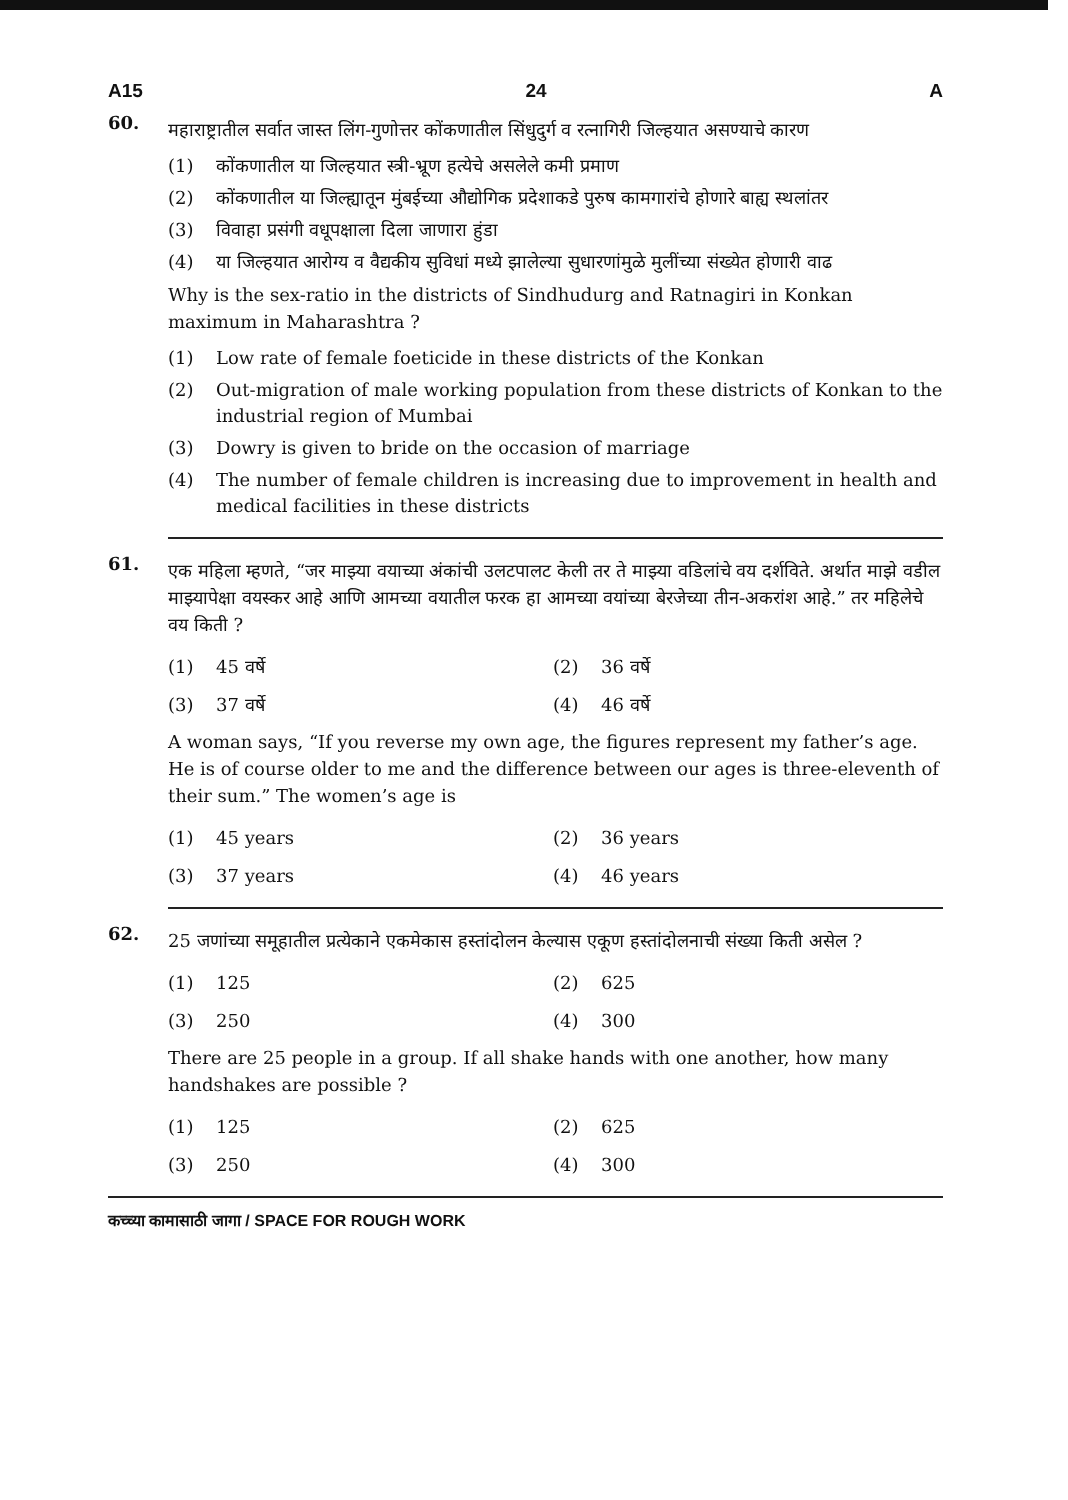A15 24 A
60.
महाराष्ट्रातील सर्वात जास्त लिंग-गुणोत्तर कोंकणातील सिंधुदुर्ग व रत्नागिरी जिल्हयात असण्याचे कारण
(1) कोंकणातील या जिल्हयात स्त्री-भ्रूण हत्येचे असलेले कमी प्रमाण
(2) कोंकणातील या जिल्ह्यातून मुंबईच्या औद्योगिक प्रदेशाकडे पुरुष कामगारांचे होणारे बाह्य स्थलांतर
(3) विवाहा प्रसंगी वधूपक्षाला दिला जाणारा हुंडा
(4) या जिल्हयात आरोग्य व वैद्यकीय सुविधां मध्ये झालेल्या सुधारणांमुळे मुलींच्या संख्येत होणारी वाढ
Why is the sex-ratio in the districts of Sindhudurg and Ratnagiri in Konkan maximum in Maharashtra ?
(1) Low rate of female foeticide in these districts of the Konkan
(2) Out-migration of male working population from these districts of Konkan to the industrial region of Mumbai
(3) Dowry is given to bride on the occasion of marriage
(4) The number of female children is increasing due to improvement in health and medical facilities in these districts
61.
एक महिला म्हणते, “जर माझ्या वयाच्या अंकांची उलटपालट केली तर ते माझ्या वडिलांचे वय दर्शविते. अर्थात माझे वडील माझ्यापेक्षा वयस्कर आहे आणि आमच्या वयातील फरक हा आमच्या वयांच्या बेरजेच्या तीन-अकरांश आहे.” तर महिलेचे वय किती ?
(1) 45 वर्षे (2) 36 वर्षे
(3) 37 वर्षे (4) 46 वर्षे
A woman says, “If you reverse my own age, the figures represent my father’s age. He is of course older to me and the difference between our ages is three-eleventh of their sum.” The women’s age is
(1) 45 years (2) 36 years
(3) 37 years (4) 46 years
62.
25 जणांच्या समूहातील प्रत्येकाने एकमेकास हस्तांदोलन केल्यास एकूण हस्तांदोलनाची संख्या किती असेल ?
(1) 125 (2) 625
(3) 250 (4) 300
There are 25 people in a group. If all shake hands with one another, how many handshakes are possible ?
(1) 125 (2) 625
(3) 250 (4) 300
कच्च्या कामासाठी जागा / SPACE FOR ROUGH WORK